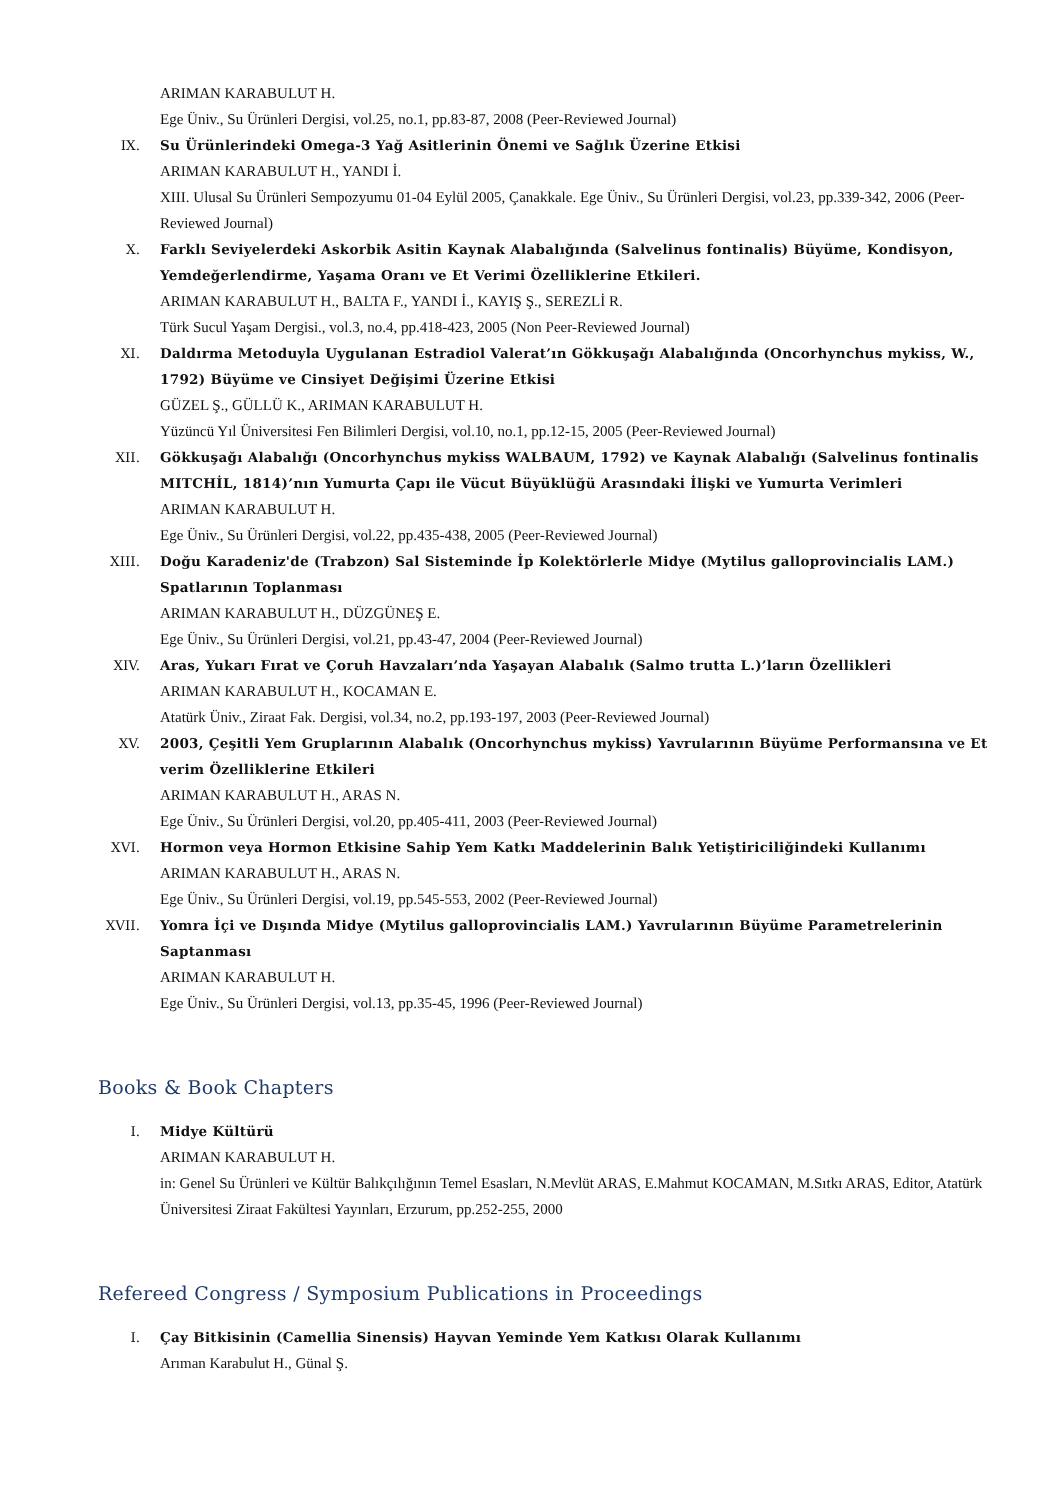ARIMAN KARABULUT H.
Ege Üniv., Su Ürünleri Dergisi, vol.25, no.1, pp.83-87, 2008 (Peer-Reviewed Journal)
IX. Su Ürünlerindeki Omega-3 Yağ Asitlerinin Önemi ve Sağlık Üzerine Etkisi
ARIMAN KARABULUT H., YANDI İ.
XIII. Ulusal Su Ürünleri Sempozyumu 01-04 Eylül 2005, Çanakkale. Ege Üniv., Su Ürünleri Dergisi, vol.23, pp.339-342, 2006 (Peer-Reviewed Journal)
X. Farklı Seviyelerdeki Askorbik Asitin Kaynak Alabalığında (Salvelinus fontinalis) Büyüme, Kondisyon, Yemdeğerlendirme, Yaşama Oranı ve Et Verimi Özelliklerine Etkileri.
ARIMAN KARABULUT H., BALTA F., YANDI İ., KAYIŞ Ş., SEREZLİ R.
Türk Sucul Yaşam Dergisi., vol.3, no.4, pp.418-423, 2005 (Non Peer-Reviewed Journal)
XI. Daldırma Metoduyla Uygulanan Estradiol Valerat’ın Gökkuşağı Alabalığında (Oncorhynchus mykiss, W., 1792) Büyüme ve Cinsiyet Değişimi Üzerine Etkisi
GÜZEL Ş., GÜLLÜ K., ARIMAN KARABULUT H.
Yüzüncü Yıl Üniversitesi Fen Bilimleri Dergisi, vol.10, no.1, pp.12-15, 2005 (Peer-Reviewed Journal)
XII. Gökkuşağı Alabalığı (Oncorhynchus mykiss WALBAUM, 1792) ve Kaynak Alabalığı (Salvelinus fontinalis MITCHİL, 1814)’nın Yumurta Çapı ile Vücut Büyüklüğü Arasındaki İlişki ve Yumurta Verimleri
ARIMAN KARABULUT H.
Ege Üniv., Su Ürünleri Dergisi, vol.22, pp.435-438, 2005 (Peer-Reviewed Journal)
XIII. Doğu Karadeniz'de (Trabzon) Sal Sisteminde İp Kolektörlerle Midye (Mytilus galloprovincialis LAM.) Spatlarının Toplanması
ARIMAN KARABULUT H., DÜZGÜNEŞ E.
Ege Üniv., Su Ürünleri Dergisi, vol.21, pp.43-47, 2004 (Peer-Reviewed Journal)
XIV. Aras, Yukarı Fırat ve Çoruh Havzaları’nda Yaşayan Alabalık (Salmo trutta L.)’ların Özellikleri
ARIMAN KARABULUT H., KOCAMAN E.
Atatürk Üniv., Ziraat Fak. Dergisi, vol.34, no.2, pp.193-197, 2003 (Peer-Reviewed Journal)
XV. 2003, Çeşitli Yem Gruplarının Alabalık (Oncorhynchus mykiss) Yavrularının Büyüme Performansına ve Et verim Özelliklerine Etkileri
ARIMAN KARABULUT H., ARAS N.
Ege Üniv., Su Ürünleri Dergisi, vol.20, pp.405-411, 2003 (Peer-Reviewed Journal)
XVI. Hormon veya Hormon Etkisine Sahip Yem Katkı Maddelerinin Balık Yetiştiriciliğindeki Kullanımı
ARIMAN KARABULUT H., ARAS N.
Ege Üniv., Su Ürünleri Dergisi, vol.19, pp.545-553, 2002 (Peer-Reviewed Journal)
XVII. Yomra İçi ve Dışında Midye (Mytilus galloprovincialis LAM.) Yavrularının Büyüme Parametrelerinin Saptanması
ARIMAN KARABULUT H.
Ege Üniv., Su Ürünleri Dergisi, vol.13, pp.35-45, 1996 (Peer-Reviewed Journal)
Books & Book Chapters
I. Midye Kültürü
ARIMAN KARABULUT H.
in: Genel Su Ürünleri ve Kültür Balıkçılığının Temel Esasları, N.Mevlüt ARAS, E.Mahmut KOCAMAN, M.Sıtkı ARAS, Editor, Atatürk Üniversitesi Ziraat Fakültesi Yayınları, Erzurum, pp.252-255, 2000
Refereed Congress / Symposium Publications in Proceedings
I. Çay Bitkisinin (Camellia Sinensis) Hayvan Yeminde Yem Katkısı Olarak Kullanımı
Arıman Karabulut H., Günal Ş.